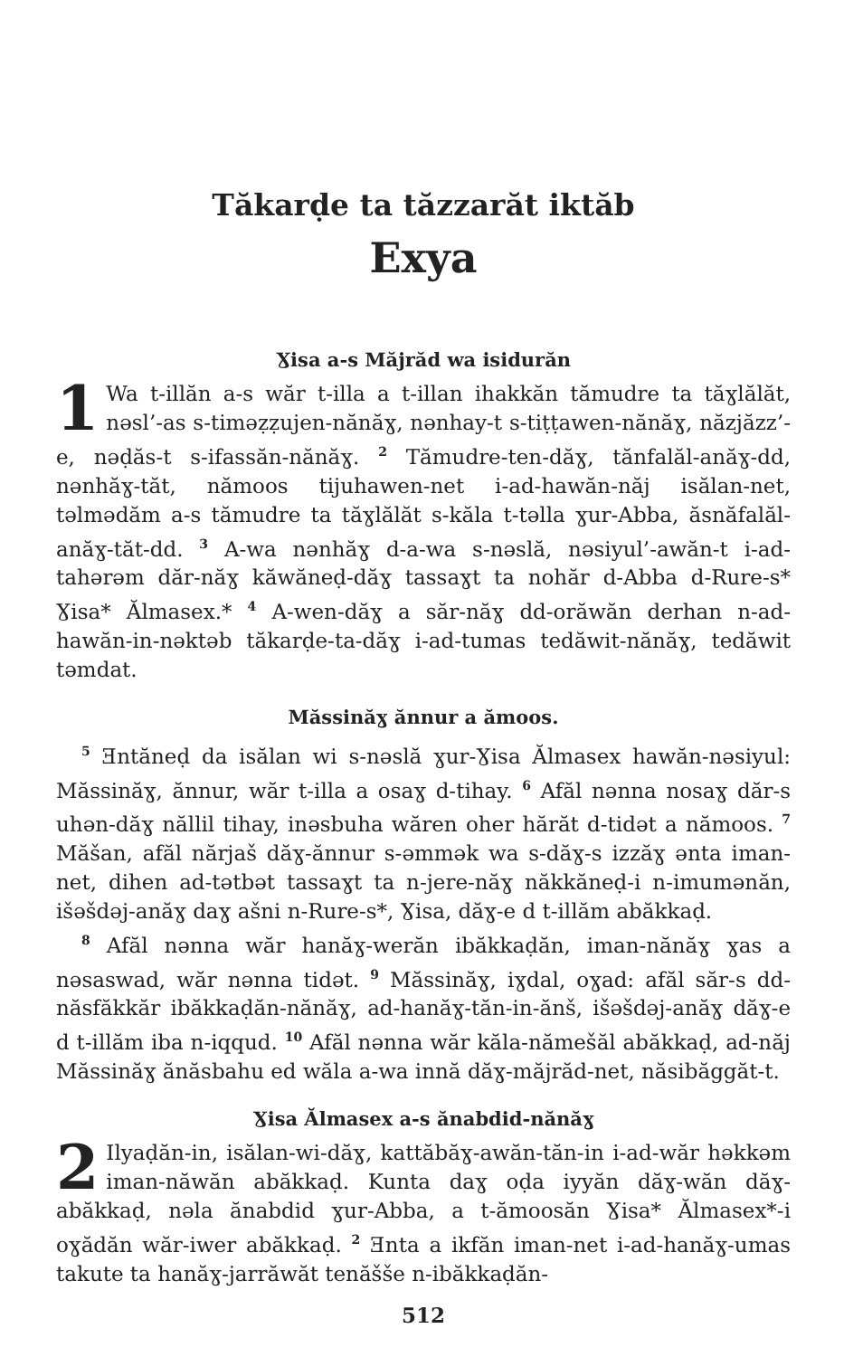Tăkarḍe ta tăzzarăt iktăb
Exya
Ɣisa a-s Măjrăd wa isidurăn
1 Wa t-illăn a-s wăr t-illa a t-illan ihakkăn tămudre ta tăɣlălăt, nəsl’-as s-timəẓẓujen-nănăɣ, nənhay-t s-tiṭṭawen-nănăɣ, năzjăzz’-e, nəḍăs-t s-ifassăn-nănăɣ. <sup>2</sup> Tămudre-ten-dăɣ, tănfalăl-anăɣ-dd, nənhăɣ-tăt, nămoos tijuhawen-net i-ad-hawăn-năj isălan-net, təlmədăm a-s tămudre ta tăɣlălăt s-kăla t-təlla ɣur-Abba, ăsnăfalăl-anăɣ-tăt-dd. <sup>3</sup> A-wa nənhăɣ d-a-wa s-nəslă, nəsiyul’-awăn-t i-ad-tahərəm dăr-năɣ kăwăneḍ-dăɣ tassaɣt ta nohăr d-Abba d-Rure-s* Ɣisa* Ălmasex.* <sup>4</sup> A-wen-dăɣ a săr-năɣ dd-orăwăn derhan n-ad-hawăn-in-nəktəb tăkarḍe-ta-dăɣ i-ad-tumas tedăwit-nănăɣ, tedăwit təmdat.
Măssinăɣ ănnur a ămoos.
<sup>5</sup> Ǝntăneḍ da isălan wi s-nəslă ɣur-Ɣisa Ălmasex hawăn-nəsiyul: Măssinăɣ, ănnur, wăr t-illa a osaɣ d-tihay. <sup>6</sup> Afăl nənna nosaɣ dăr-s uhən-dăɣ năllil tihay, inəsbuha wăren oher hărăt d-tidət a nămoos. <sup>7</sup> Măšan, afăl nărjaš dăɣ-ănnur s-əmmək wa s-dăɣ-s izzăɣ ənta iman-net, dihen ad-tətbət tassaɣt ta n-jere-năɣ năkkăneḍ-i n-imumənăn, išəšdəj-anăɣ daɣ ašni n-Rure-s*, Ɣisa, dăɣ-e d t-illăm abăkkaḍ.
<sup>8</sup> Afăl nənna wăr hanăɣ-werăn ibăkkaḍăn, iman-nănăɣ ɣas a nəsaswad, wăr nənna tidət. <sup>9</sup> Măssinăɣ, iɣdal, oɣad: afăl săr-s dd-năsfăkkăr ibăkkaḍăn-nănăɣ, ad-hanăɣ-tăn-in-ănš, išəšdəj-anăɣ dăɣ-e d t-illăm iba n-iqqud. <sup>10</sup> Afăl nənna wăr kăla-nămešăl abăkkaḍ, ad-năj Măssinăɣ ănăsbahu ed wăla a-wa innă dăɣ-măjrăd-net, năsibăggăt-t.
Ɣisa Ălmasex a-s ănabdid-nănăɣ
2 Ilyaḍăn-in, isălan-wi-dăɣ, kattăbăɣ-awăn-tăn-in i-ad-wăr həkkəm iman-năwăn abăkkaḍ. Kunta daɣ oḍa iyyăn dăɣ-wăn dăɣ-abăkkaḍ, nəla ănabdid ɣur-Abba, a t-ămoosăn Ɣisa* Ălmasex*-i oɣădăn wăr-iwer abăkkaḍ. <sup>2</sup> Ǝnta a ikfăn iman-net i-ad-hanăɣ-umas takute ta hanăɣ-jarrăwăt tenăšše n-ibăkkaḍăn-
512